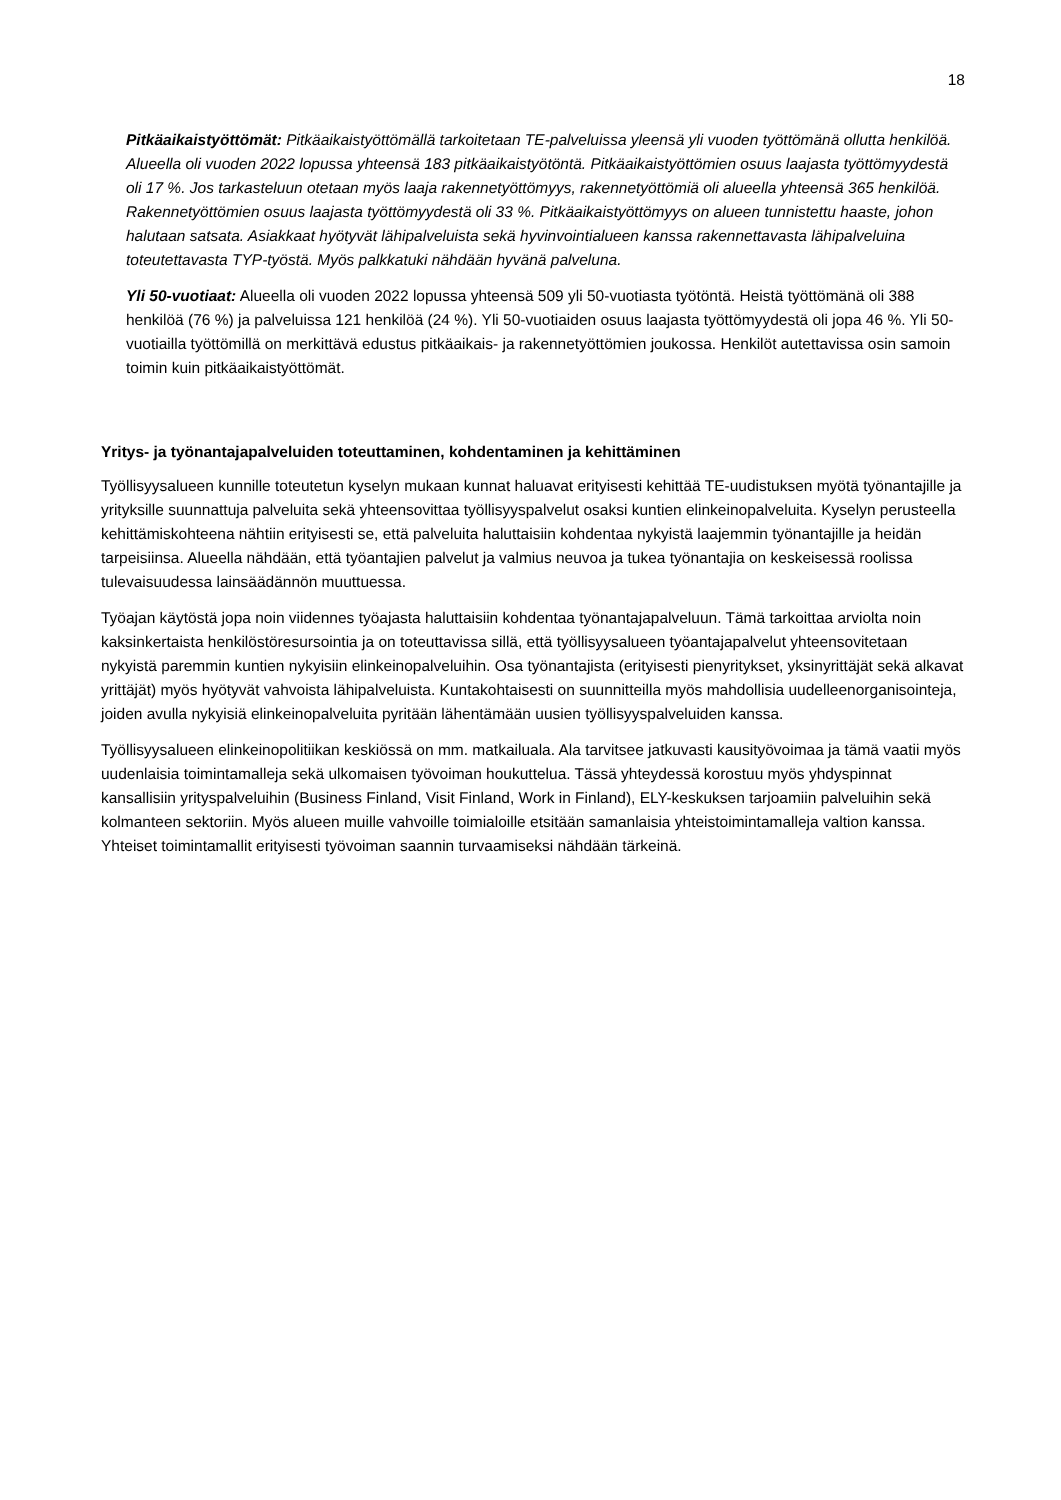18
Pitkäaikaistyöttömät: Pitkäaikaistyöttömällä tarkoitetaan TE-palveluissa yleensä yli vuoden työttömänä ollutta henkilöä. Alueella oli vuoden 2022 lopussa yhteensä 183 pitkäaikaistyötöntä. Pitkäaikaistyöttömien osuus laajasta työttömyydestä oli 17 %. Jos tarkasteluun otetaan myös laaja rakennetyöttömyys, rakennetyöttömiä oli alueella yhteensä 365 henkilöä. Rakennetyöttömien osuus laajasta työttömyydestä oli 33 %. Pitkäaikaistyöttömyys on alueen tunnistettu haaste, johon halutaan satsata. Asiakkaat hyötyvät lähipalveluista sekä hyvinvointialueen kanssa rakennettavasta lähipalveluina toteutettavasta TYP-työstä. Myös palkkatuki nähdään hyvänä palveluna.
Yli 50-vuotiaat: Alueella oli vuoden 2022 lopussa yhteensä 509 yli 50-vuotiasta työtöntä. Heistä työttömänä oli 388 henkilöä (76 %) ja palveluissa 121 henkilöä (24 %). Yli 50-vuotiaiden osuus laajasta työttömyydestä oli jopa 46 %. Yli 50-vuotiailla työttömillä on merkittävä edustus pitkäaikais- ja rakennetyöttömien joukossa. Henkilöt autettavissa osin samoin toimin kuin pitkäaikaistyöttömät.
Yritys- ja työnantajapalveluiden toteuttaminen, kohdentaminen ja kehittäminen
Työllisyysalueen kunnille toteutetun kyselyn mukaan kunnat haluavat erityisesti kehittää TE-uudistuksen myötä työnantajille ja yrityksille suunnattuja palveluita sekä yhteensovittaa työllisyyspalvelut osaksi kuntien elinkeinopalveluita. Kyselyn perusteella kehittämiskohteena nähtiin erityisesti se, että palveluita haluttaisiin kohdentaa nykyistä laajemmin työnantajille ja heidän tarpeisiinsa. Alueella nähdään, että työantajien palvelut ja valmius neuvoa ja tukea työnantajia on keskeisessä roolissa tulevaisuudessa lainsäädännön muuttuessa.
Työajan käytöstä jopa noin viidennes työajasta haluttaisiin kohdentaa työnantajapalveluun. Tämä tarkoittaa arviolta noin kaksinkertaista henkilöstöresursointia ja on toteuttavissa sillä, että työllisyysalueen työantajapalvelut yhteensovitetaan nykyistä paremmin kuntien nykyisiin elinkeinopalveluihin. Osa työnantajista (erityisesti pienyritykset, yksinyrittäjät sekä alkavat yrittäjät) myös hyötyvät vahvoista lähipalveluista. Kuntakohtaisesti on suunnitteilla myös mahdollisia uudelleenorganisointeja, joiden avulla nykyisiä elinkeinopalveluita pyritään lähentämään uusien työllisyyspalveluiden kanssa.
Työllisyysalueen elinkeinopolitiikan keskiössä on mm. matkailuala. Ala tarvitsee jatkuvasti kausityövoimaa ja tämä vaatii myös uudenlaisia toimintamalleja sekä ulkomaisen työvoiman houkuttelua. Tässä yhteydessä korostuu myös yhdyspinnat kansallisiin yrityspalveluihin (Business Finland, Visit Finland, Work in Finland), ELY-keskuksen tarjoamiin palveluihin sekä kolmanteen sektoriin. Myös alueen muille vahvoille toimialoille etsitään samanlaisia yhteistoimintamalleja valtion kanssa. Yhteiset toimintamallit erityisesti työvoiman saannin turvaamiseksi nähdään tärkeinä.